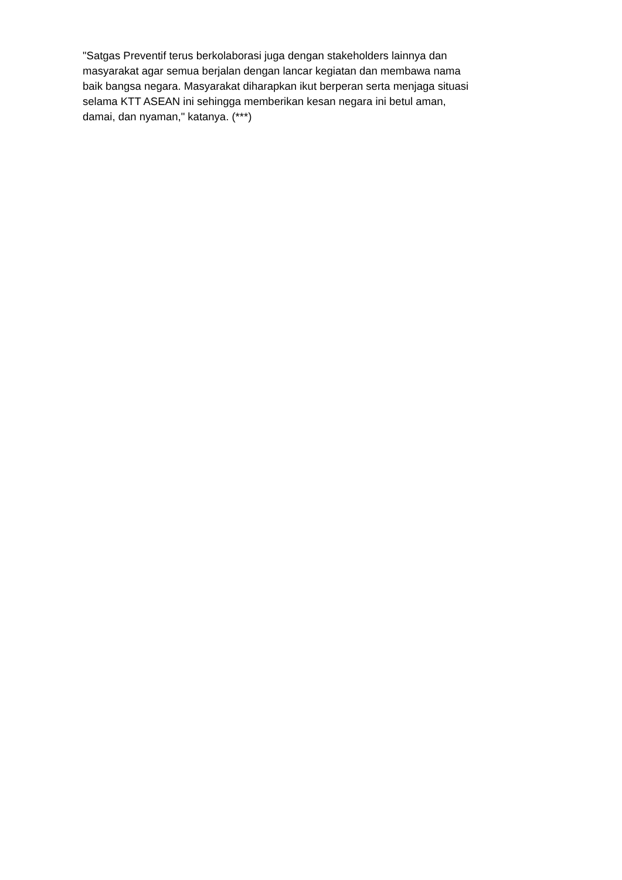"Satgas Preventif terus berkolaborasi juga dengan stakeholders lainnya dan
masyarakat agar semua berjalan dengan lancar kegiatan dan membawa nama
baik bangsa negara. Masyarakat diharapkan ikut berperan serta menjaga situasi
selama KTT ASEAN ini sehingga memberikan kesan negara ini betul aman,
damai, dan nyaman," katanya. (***)